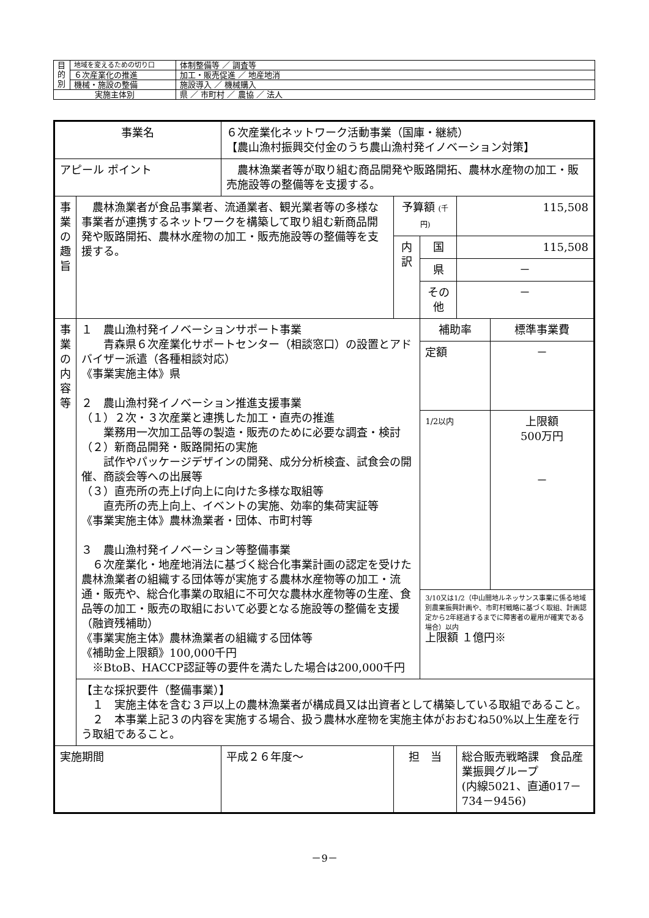| 目 的 別 | 地域を変えるための切り口 | 体制整備等 ／ 調査等 |
| | ６次産業化の推進 | 加工・販売促進 ／ 地産地消 |
| | 機械・施設の整備 | 施設導入 ／ 機械購入 |
| 実施主体別 | | 県 ／ 市町村 ／ 農協 ／ 法人 |
| 事業名 | | ６次産業化ネットワーク活動事業（国庫・継続） 【農山漁村振興交付金のうち農山漁村発イノベーション対策】 | | | |
| アピール ポイント | | 農林漁業者等が取り組む商品開発や販路開拓、農林水産物の加工・販売施設等の整備等を支援する。 | | | |
| 事業の趣旨 | 農林漁業者が食品事業者、流通業者、観光業者等の多様な事業者が連携するネットワークを構築して取り組む新商品開発や販路開拓、農林水産物の加工・販売施設等の整備等を支援する。 | | 予算額 (千円) | | 115,508 |
| | | | 内 訳 | 国 | 115,508 |
| | | | | 県 | － |
| | | | | その他 | － |
| 事業の内容等 | １ 農山漁村発イノベーションサポート事業 青森県６次産業化サポートセンター（相談窓口）の設置とアドバイザー派遣（各種相談対応） 《事業実施主体》県 ２ 農山漁村発イノベーション推進支援事業 （１）２次・３次産業と連携した加工・直売の推進 業務用一次加工品等の製造・販売のために必要な調査・検討 （２）新商品開発・販路開拓の実施 試作やパッケージデザインの開発、成分分析検査、試食会の開催、商談会等への出展等 （３）直売所の売上げ向上に向けた多様な取組等 直売所の売上向上、イベントの実施、効率的集荷実証等 《事業実施主体》農林漁業者・団体、市町村等 ３ 農山漁村発イノベーション等整備事業 ６次産業化・地産地消法に基づく総合化事業計画の認定を受けた農林漁業者の組織する団体等が実施する農林水産物等の加工・流通・販売や、総合化事業の取組に不可欠な農林水産物等の生産、食品等の加工・販売の取組において必要となる施設等の整備を支援（融資残補助） 《事業実施主体》農林漁業者の組織する団体等 《補助金上限額》100,000千円 ※BtoB、HACCP認証等の要件を満たした場合は200,000千円 | | | / 補助率 / 標準事業費 / / 定額 / － / / 1/2以内 / 上限額 500万円 － / / 3/10又は1/2（中山間地ルネッサンス事業に係る地域別農業振興計画や、市町村戦略に基づく取組、計画認定から2年経過するまでに障害者の雇用が確実である場合）以内 上限額 １億円※ / / | |
| | 【主な採択要件（整備事業）】 １ 実施主体を含む３戸以上の農林漁業者が構成員又は出資者として構築している取組であること。 ２ 本事業上記３の内容を実施する場合、扱う農林水産物を実施主体がおおむね50%以上生産を行う取組であること。 | | | | |
| 実施期間 | | 平成２６年度～ | 担 当 | | 総合販売戦略課 食品産業振興グループ (内線5021、直通017－734－9456) |
－9－